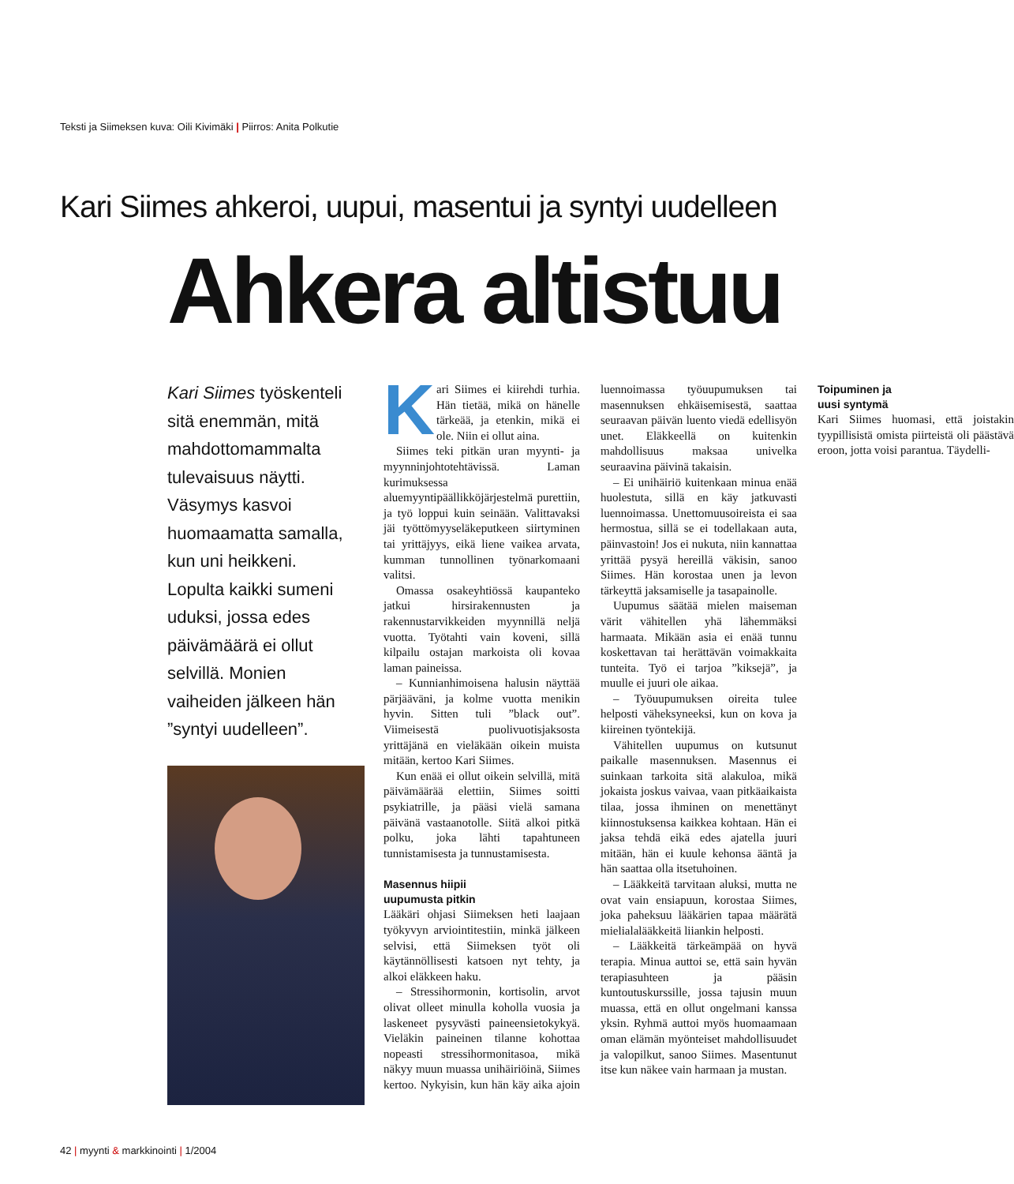Teksti ja Siimeksen kuva: Oili Kivimäki | Piirros: Anita Polkutie
Kari Siimes ahkeroi, uupui, masentui ja syntyi uudelleen
Ahkera altistuu
Kari Siimes työskenteli sitä enemmän, mitä mahdottomammalta tulevaisuus näytti. Väsymys kasvoi huomaamatta samalla, kun uni heikkeni. Lopulta kaikki sumeni uduksi, jossa edes päivämäärä ei ollut selvillä. Monien vaiheiden jälkeen hän ”syntyi uudelleen”.
Kari Siimes ei kiirehdi turhia. Hän tietää, mikä on hänelle tärkeää, ja etenkin, mikä ei ole. Niin ei ollut aina.
Siimes teki pitkän uran myynti- ja myynninjohtotehtävissä. Laman kurimuksessa aluemyyntipäällikköjärjestelmä purettiin, ja työ loppui kuin seinään. Valittavaksi jäi työttömyyseläkeputkeen siirtyminen tai yrittäjyys, eikä liene vaikea arvata, kumman tunnollinen työnarkomaani valitsi.
Omassa osakeyhtiössä kaupanteko jatkui hirsirakennusten ja rakennustarvikkeiden myynnillä neljä vuotta. Työtahti vain koveni, sillä kilpailu ostajan markoista oli kovaa laman paineissa.
– Kunnianhimoisena halusin näyttää pärjääväni, ja kolme vuotta menikin hyvin. Sitten tuli ”black out”. Viimeisestä puolivuotisjaksosta yrittäjänä en vieläkään oikein muista mitään, kertoo Kari Siimes.
Kun enää ei ollut oikein selvillä, mitä päivämäärää elettiin, Siimes soitti psykiatrille, ja pääsi vielä samana päivänä vastaanotolle. Siitä alkoi pitkä polku, joka lähti tapahtuneen tunnistamisesta ja tunnustamisesta.
Masennus hiipii
uupumusta pitkin
Lääkäri ohjasi Siimeksen heti laajaan työkyvyn arviointitestiin, minkä jälkeen selvisi, että Siimeksen työt oli käytännöllisesti katsoen nyt tehty, ja alkoi eläkkeen haku.
– Stressihormonin, kortisolin, arvot olivat olleet minulla koholla vuosia ja laskeneet pysyvästi paineensietokykyä. Vieläkin paineinen tilanne kohottaa nopeasti stressihormonitasoa, mikä näkyy muun muassa unihäiriöinä, Siimes kertoo. Nykyisin, kun hän käy aika ajoin luennoimassa työuupumuksen tai masennuksen ehkäisemisestä, saattaa seuraavan päivän luento viedä edellisyön unet. Eläkkeellä on kuitenkin mahdollisuus maksaa univelka seuraavina päivinä takaisin.
– Ei unihäiriö kuitenkaan minua enää huolestuta, sillä en käy jatkuvasti luennoimassa. Unettomuusoireista ei saa hermostua, sillä se ei todellakaan auta, päinvastoin! Jos ei nukuta, niin kannattaa yrittää pysyä hereillä väkisin, sanoo Siimes. Hän korostaa unen ja levon tärkeyttä jaksamiselle ja tasapainolle.
Uupumus säätää mielen maiseman värit vähitellen yhä lähemmäksi harmaata. Mikään asia ei enää tunnu koskettavan tai herättävän voimakkaita tunteita. Työ ei tarjoa ”kiksejä”, ja muulle ei juuri ole aikaa.
– Työuupumuksen oireita tulee helposti väheksyneeksi, kun on kova ja kiireinen työntekijä.
Vähitellen uupumus on kutsunut paikalle masennuksen. Masennus ei suinkaan tarkoita sitä alakuloa, mikä jokaista joskus vaivaa, vaan pitkäaikaista tilaa, jossa ihminen on menettänyt kiinnostuksensa kaikkea kohtaan. Hän ei jaksa tehdä eikä edes ajatella juuri mitään, hän ei kuule kehonsa ääntä ja hän saattaa olla itsetuhoinen.
– Lääkkeitä tarvitaan aluksi, mutta ne ovat vain ensiapuun, korostaa Siimes, joka paheksuu lääkärien tapaa määrätä mielialalääkkeitä liiankin helposti.
– Lääkkeitä tärkeämpää on hyvä terapia. Minua auttoi se, että sain hyvän terapiasuhteen ja pääsin kuntoutuskurssille, jossa tajusin muun muassa, että en ollut ongelmani kanssa yksin. Ryhmä auttoi myös huomaamaan oman elämän myönteiset mahdollisuudet ja valopilkut, sanoo Siimes. Masentunut itse kun näkee vain harmaan ja mustan.
Toipuminen ja
uusi syntymä
Kari Siimes huomasi, että joistakin tyypillisistä omista piirteistä oli päästävä eroon, jotta voisi parantua. Täydelli-
42 | myynti & markkinointi | 1/2004